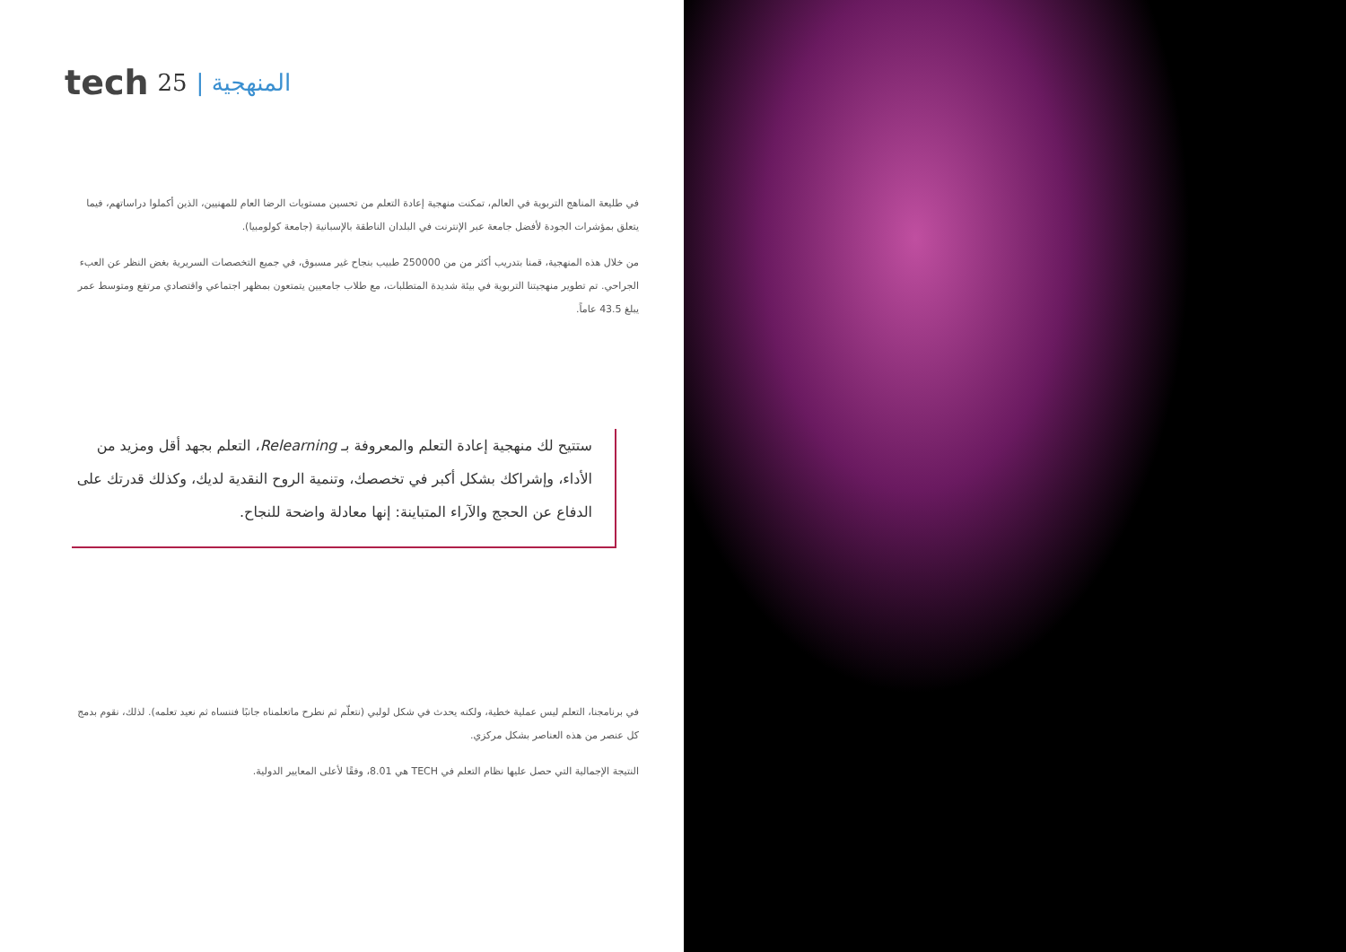tech 25 | المنهجية
في طليعة المناهج التربوية في العالم، تمكنت منهجية إعادة التعلم من تحسين مستويات الرضا العام للمهنيين، الذين أكملوا دراساتهم، فيما يتعلق بمؤشرات الجودة لأفضل جامعة عبر الإنترنت في البلدان الناطقة بالإسبانية (جامعة كولومبيا).
من خلال هذه المنهجية، قمنا بتدريب أكثر من من 250000 طبيب بنجاح غير مسبوق، في جميع التخصصات السريرية بغض النظر عن العبء الجراحي. تم تطوير منهجيتنا التربوية في بيئة شديدة المتطلبات، مع طلاب جامعيين يتمتعون بمظهر اجتماعي واقتصادي مرتفع ومتوسط عمر يبلغ 43.5 عاماً.
ستتيح لك منهجية إعادة التعلم والمعروفة بـ Relearning، التعلم بجهد أقل ومزيد من الأداء، وإشراكك بشكل أكبر في تخصصك، وتنمية الروح النقدية لديك، وكذلك قدرتك على الدفاع عن الحجج والآراء المتباينة: إنها معادلة واضحة للنجاح.
في برنامجنا، التعلم ليس عملية خطية، ولكنه يحدث في شكل لولبي (نتعلّم ثم نطرح ماتعلمناه جانبًا فننساه ثم نعيد تعلمه). لذلك، نقوم بدمج كل عنصر من هذه العناصر بشكل مركزي.
النتيجة الإجمالية التي حصل عليها نظام التعلم في TECH هي 8.01، وفقًا لأعلى المعايير الدولية.